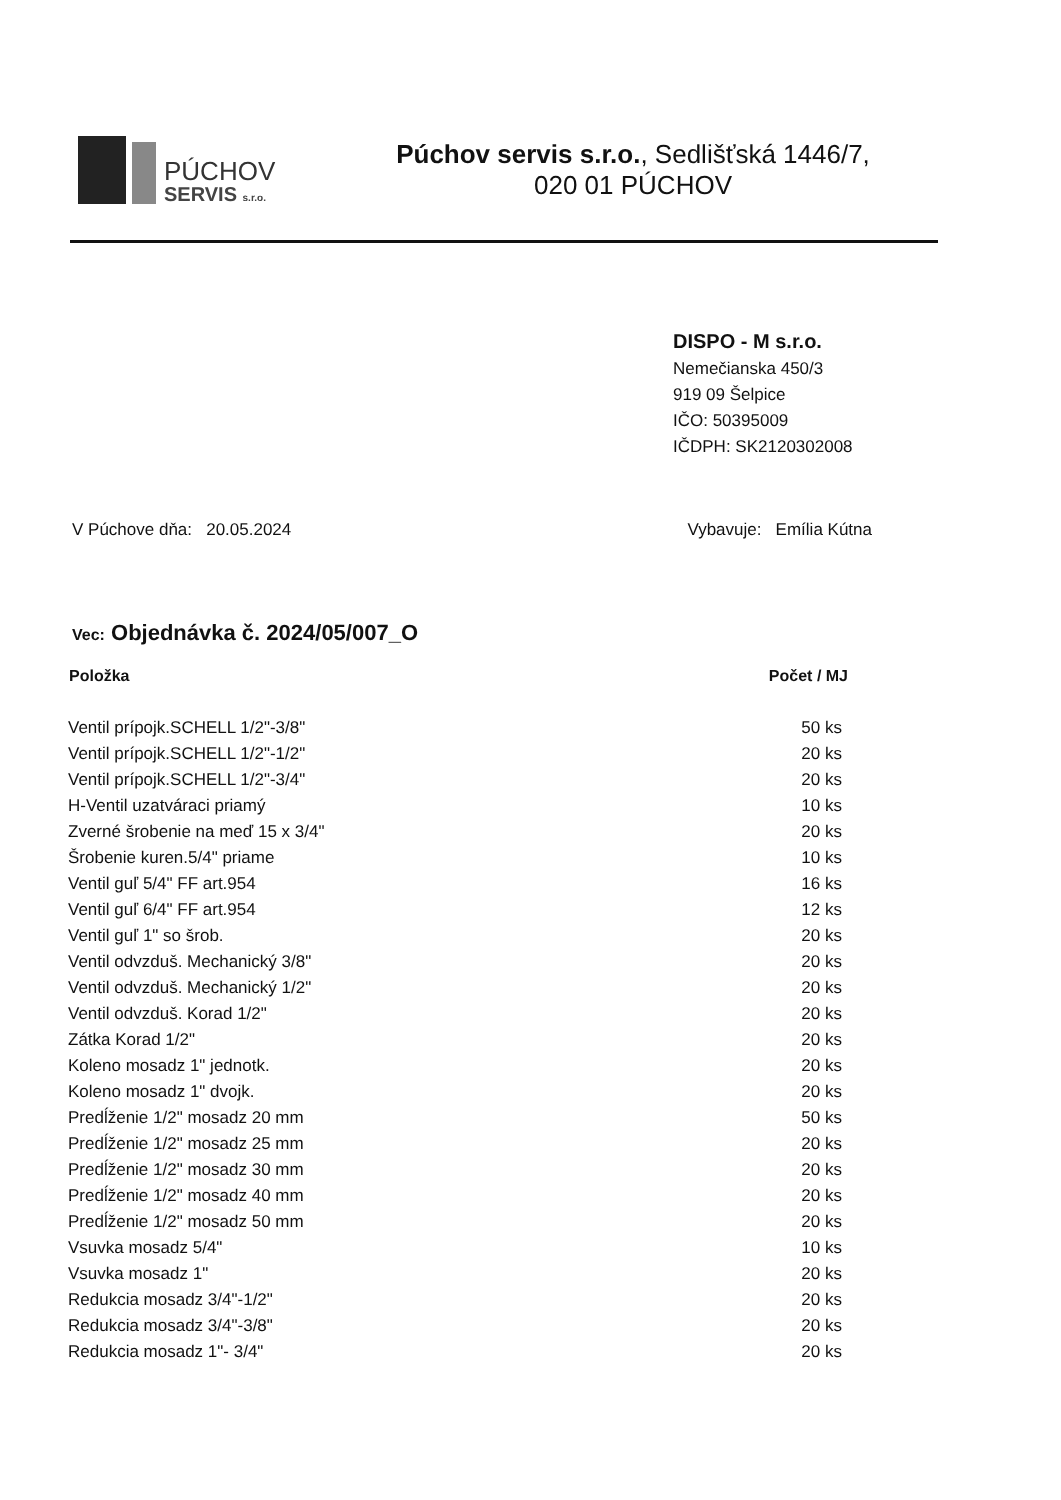PÚCHOV
SERVIS s.r.o.
Púchov servis s.r.o., Sedlišťská 1446/7,
020 01 PÚCHOV
DISPO - M s.r.o.
Nemečianska 450/3
919 09 Šelpice
IČO: 50395009
IČDPH: SK2120302008
V Púchove dňa: 20.05.2024 Vybavuje: Emília Kútna
Vec: Objednávka č. 2024/05/007_O
| Položka | Počet / MJ |
| --- | --- |
| Ventil prípojk.SCHELL 1/2"-3/8" | 50 ks |
| Ventil prípojk.SCHELL 1/2"-1/2" | 20 ks |
| Ventil prípojk.SCHELL 1/2"-3/4" | 20 ks |
| H-Ventil uzatváraci priamý | 10 ks |
| Zverné šrobenie na meď 15 x 3/4" | 20 ks |
| Šrobenie kuren.5/4" priame | 10 ks |
| Ventil guľ 5/4" FF art.954 | 16 ks |
| Ventil guľ 6/4" FF art.954 | 12 ks |
| Ventil guľ 1" so šrob. | 20 ks |
| Ventil odvzduš. Mechanický 3/8" | 20 ks |
| Ventil odvzduš. Mechanický 1/2" | 20 ks |
| Ventil odvzduš. Korad 1/2" | 20 ks |
| Zátka Korad 1/2" | 20 ks |
| Koleno mosadz 1" jednotk. | 20 ks |
| Koleno mosadz 1" dvojk. | 20 ks |
| Predĺženie 1/2" mosadz 20 mm | 50 ks |
| Predĺženie 1/2" mosadz 25 mm | 20 ks |
| Predĺženie 1/2" mosadz 30 mm | 20 ks |
| Predĺženie 1/2" mosadz 40 mm | 20 ks |
| Predĺženie 1/2" mosadz 50 mm | 20 ks |
| Vsuvka mosadz 5/4" | 10 ks |
| Vsuvka mosadz 1" | 20 ks |
| Redukcia mosadz 3/4"-1/2" | 20 ks |
| Redukcia mosadz 3/4"-3/8" | 20 ks |
| Redukcia mosadz 1"- 3/4" | 20 ks |